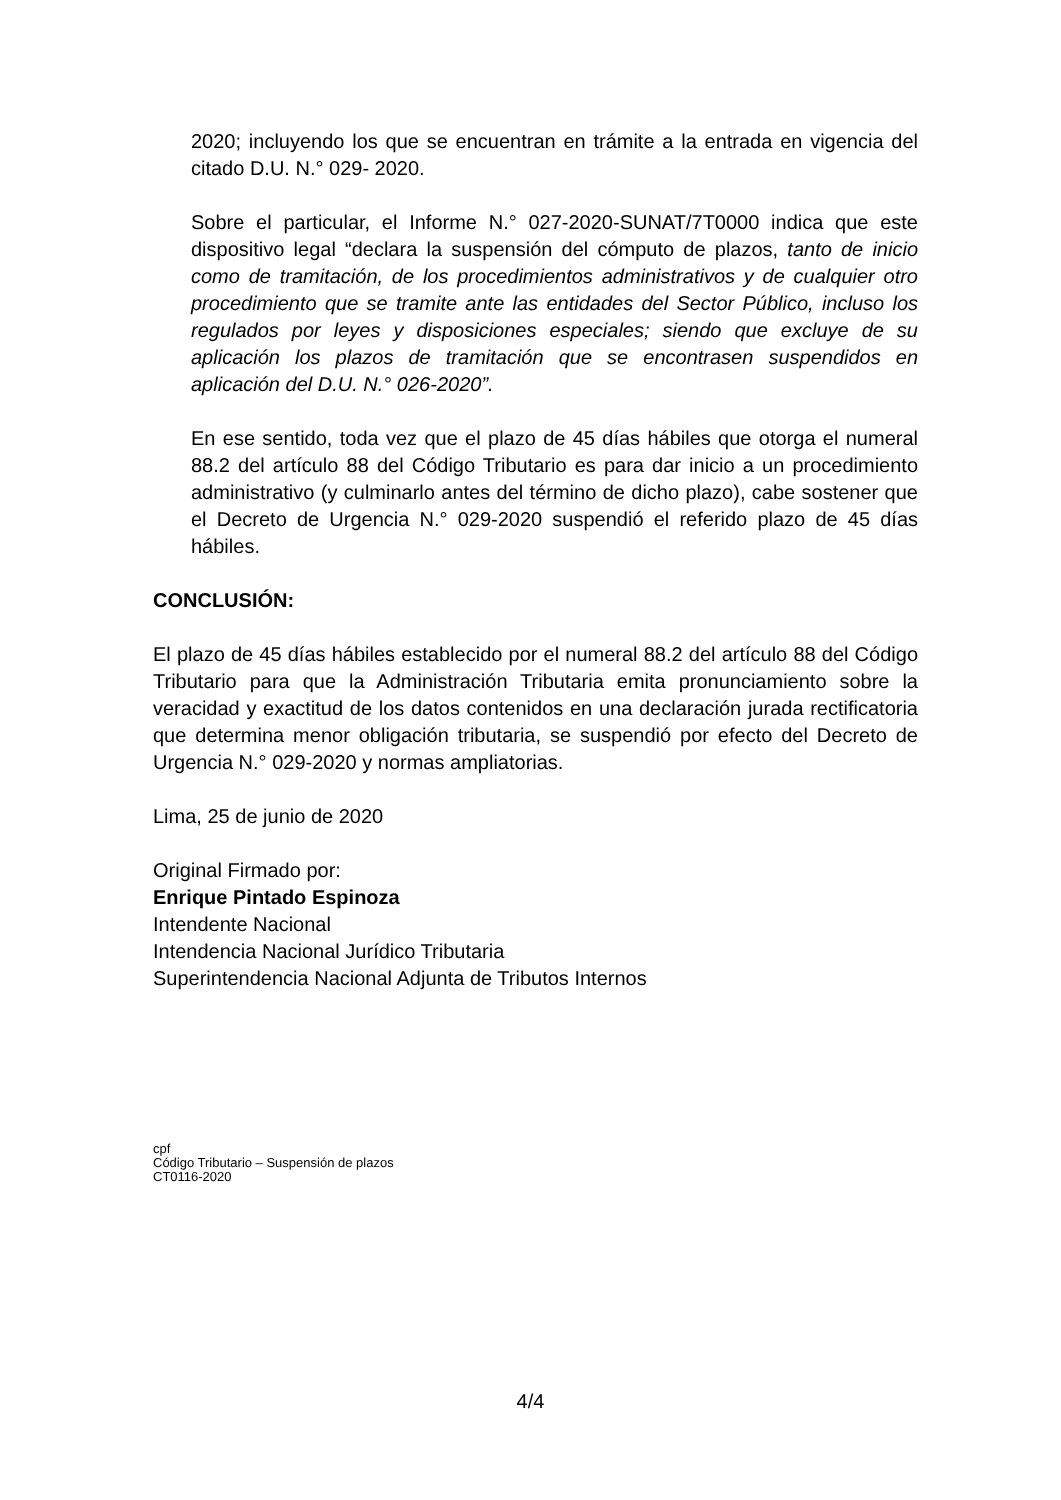2020; incluyendo los que se encuentran en trámite a la entrada en vigencia del citado D.U. N.° 029- 2020.
Sobre el particular, el Informe N.° 027-2020-SUNAT/7T0000 indica que este dispositivo legal “declara la suspensión del cómputo de plazos, tanto de inicio como de tramitación, de los procedimientos administrativos y de cualquier otro procedimiento que se tramite ante las entidades del Sector Público, incluso los regulados por leyes y disposiciones especiales; siendo que excluye de su aplicación los plazos de tramitación que se encontrasen suspendidos en aplicación del D.U. N.° 026-2020”.
En ese sentido, toda vez que el plazo de 45 días hábiles que otorga el numeral 88.2 del artículo 88 del Código Tributario es para dar inicio a un procedimiento administrativo (y culminarlo antes del término de dicho plazo), cabe sostener que el Decreto de Urgencia N.° 029-2020 suspendió el referido plazo de 45 días hábiles.
CONCLUSIÓN:
El plazo de 45 días hábiles establecido por el numeral 88.2 del artículo 88 del Código Tributario para que la Administración Tributaria emita pronunciamiento sobre la veracidad y exactitud de los datos contenidos en una declaración jurada rectificatoria que determina menor obligación tributaria, se suspendió por efecto del Decreto de Urgencia N.° 029-2020 y normas ampliatorias.
Lima, 25 de junio de 2020
Original Firmado por:
Enrique Pintado Espinoza
Intendente Nacional
Intendencia Nacional Jurídico Tributaria
Superintendencia Nacional Adjunta de Tributos Internos
cpf
Código Tributario – Suspensión de plazos
CT0116-2020
4/4